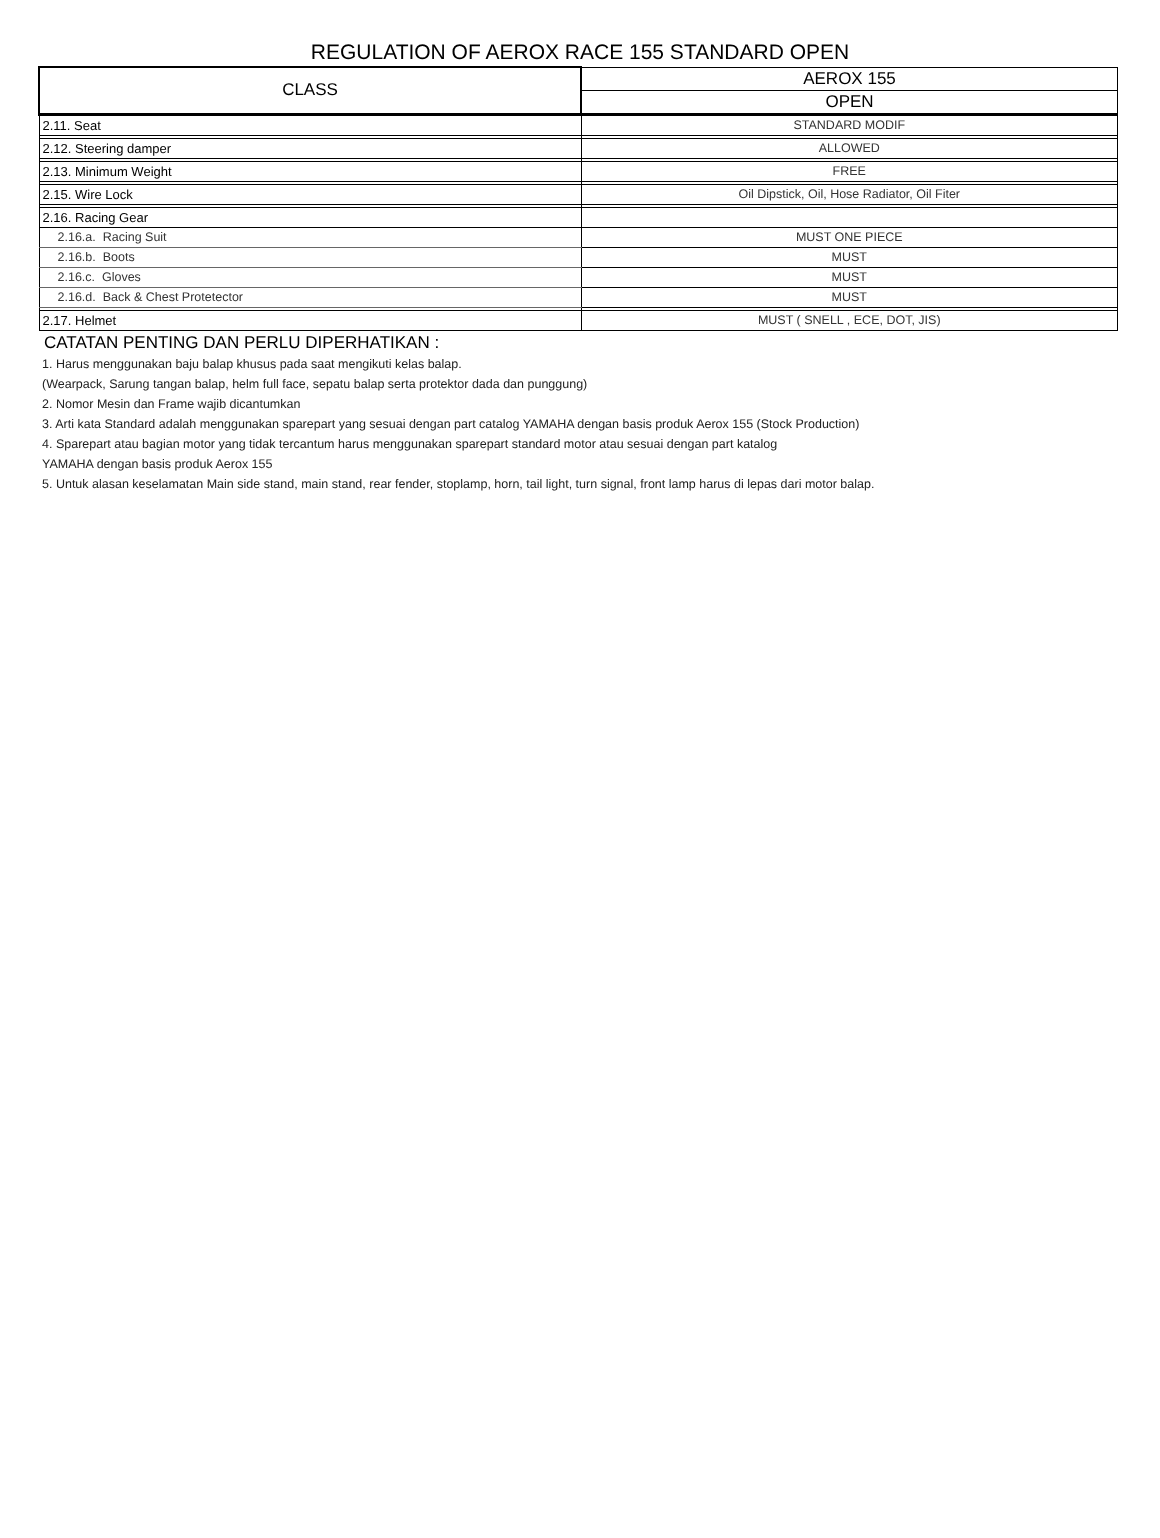REGULATION OF AEROX RACE 155 STANDARD OPEN
| CLASS | AEROX 155 |
| --- | --- |
| | OPEN |
| 2.11. Seat | STANDARD MODIF |
| 2.12. Steering damper | ALLOWED |
| 2.13. Minimum Weight | FREE |
| 2.15. Wire Lock | Oil Dipstick, Oil, Hose Radiator, Oil Fiter |
| 2.16. Racing Gear | |
| 2.16.a. Racing Suit | MUST ONE PIECE |
| 2.16.b. Boots | MUST |
| 2.16.c. Gloves | MUST |
| 2.16.d. Back & Chest Protetector | MUST |
| 2.17. Helmet | MUST ( SNELL , ECE, DOT, JIS) |
CATATAN PENTING DAN PERLU DIPERHATIKAN :
1. Harus menggunakan baju balap khusus pada saat mengikuti kelas balap.
(Wearpack, Sarung tangan balap, helm full face, sepatu balap serta protektor dada dan punggung)
2. Nomor Mesin dan Frame wajib dicantumkan
3. Arti kata Standard adalah menggunakan sparepart yang sesuai dengan part catalog YAMAHA dengan basis produk Aerox 155 (Stock Production)
4. Sparepart atau bagian motor yang tidak tercantum harus menggunakan sparepart standard motor atau sesuai dengan part katalog
YAMAHA dengan basis produk Aerox 155
5. Untuk alasan keselamatan Main side stand, main stand, rear fender, stoplamp, horn, tail light, turn signal, front lamp harus di lepas dari motor balap.